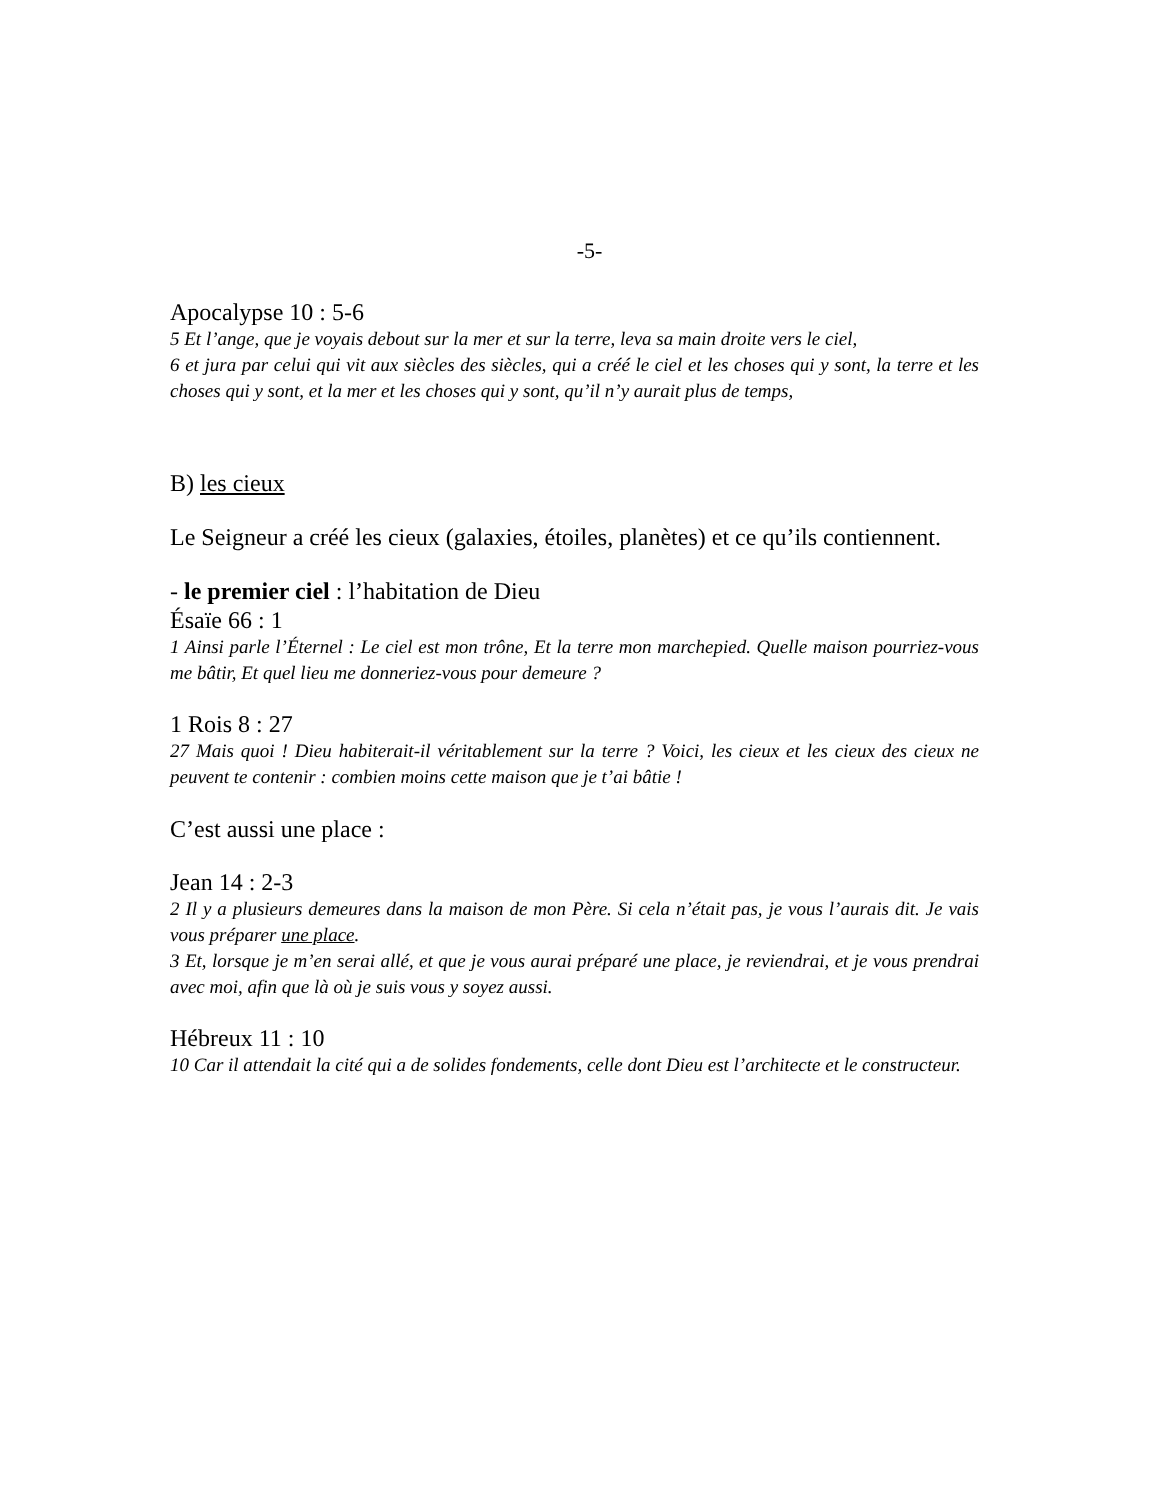-5-
Apocalypse 10 : 5-6
5 Et l’ange, que je voyais debout sur la mer et sur la terre, leva sa main droite vers le ciel,
6 et jura par celui qui vit aux siècles des siècles, qui a créé le ciel et les choses qui y sont, la terre et les choses qui y sont, et la mer et les choses qui y sont, qu’il n’y aurait plus de temps,
B) les cieux
Le Seigneur a créé les cieux (galaxies, étoiles, planètes) et ce qu’ils contiennent.
- le premier ciel : l’habitation de Dieu
Ésaïe 66 : 1
1 Ainsi parle l’Éternel : Le ciel est mon trône, Et la terre mon marchepied. Quelle maison pourriez-vous me bâtir, Et quel lieu me donneriez-vous pour demeure ?
1 Rois 8 : 27
27 Mais quoi ! Dieu habiterait-il véritablement sur la terre ? Voici, les cieux et les cieux des cieux ne peuvent te contenir : combien moins cette maison que je t’ai bâtie !
C’est aussi une place :
Jean 14 : 2-3
2 Il y a plusieurs demeures dans la maison de mon Père. Si cela n’était pas, je vous l’aurais dit. Je vais vous préparer une place.
3 Et, lorsque je m’en serai allé, et que je vous aurai préparé une place, je reviendrai, et je vous prendrai avec moi, afin que là où je suis vous y soyez aussi.
Hébreux 11 : 10
10 Car il attendait la cité qui a de solides fondements, celle dont Dieu est l’architecte et le constructeur.